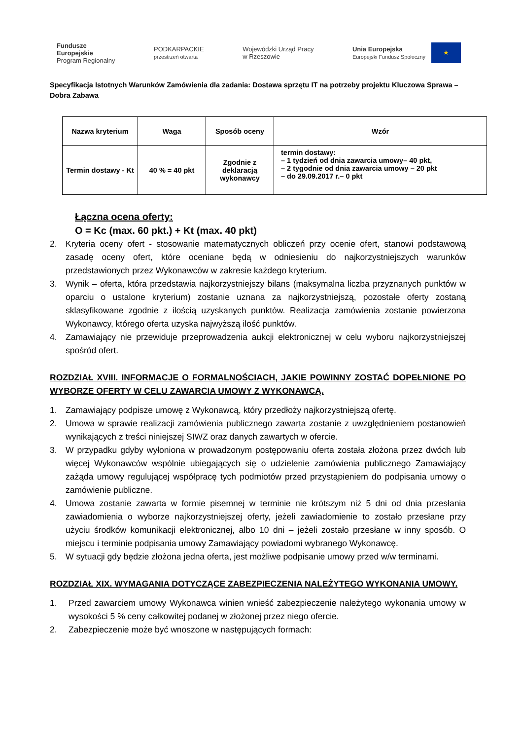Fundusze
Europejskie
Program Regionalny
PODKARPACKIE
przestrzeń otwarta
Wojewódzki Urząd Pracy
w Rzeszowie
Unia Europejska
Europejski Fundusz Społeczny ★
Specyfikacja Istotnych Warunków Zamówienia dla zadania: Dostawa sprzętu IT na potrzeby projektu Kluczowa Sprawa – Dobra Zabawa
| Nazwa kryterium | Waga | Sposób oceny | Wzór |
| --- | --- | --- | --- |
| Termin dostawy - Kt | 40 % = 40 pkt | Zgodnie z deklaracją wykonawcy | termin dostawy: – 1 tydzień od dnia zawarcia umowy– 40 pkt, – 2 tygodnie od dnia zawarcia umowy – 20 pkt – do 29.09.2017 r.– 0 pkt |
Łączna ocena oferty:
O = Kc (max. 60 pkt.) + Kt (max. 40 pkt)
2. Kryteria oceny ofert - stosowanie matematycznych obliczeń przy ocenie ofert, stanowi podstawową zasadę oceny ofert, które oceniane będą w odniesieniu do najkorzystniejszych warunków przedstawionych przez Wykonawców w zakresie każdego kryterium.
3. Wynik – oferta, która przedstawia najkorzystniejszy bilans (maksymalna liczba przyznanych punktów w oparciu o ustalone kryterium) zostanie uznana za najkorzystniejszą, pozostałe oferty zostaną sklasyfikowane zgodnie z ilością uzyskanych punktów. Realizacja zamówienia zostanie powierzona Wykonawcy, którego oferta uzyska najwyższą ilość punktów.
4. Zamawiający nie przewiduje przeprowadzenia aukcji elektronicznej w celu wyboru najkorzystniejszej spośród ofert.
ROZDZIAŁ XVIII. INFORMACJE O FORMALNOŚCIACH, JAKIE POWINNY ZOSTAĆ DOPEŁNIONE PO WYBORZE OFERTY W CELU ZAWARCIA UMOWY Z WYKONAWCĄ.
1. Zamawiający podpisze umowę z Wykonawcą, który przedłoży najkorzystniejszą ofertę.
2. Umowa w sprawie realizacji zamówienia publicznego zawarta zostanie z uwzględnieniem postanowień wynikających z treści niniejszej SIWZ oraz danych zawartych w ofercie.
3. W przypadku gdyby wyłoniona w prowadzonym postępowaniu oferta została złożona przez dwóch lub więcej Wykonawców wspólnie ubiegających się o udzielenie zamówienia publicznego Zamawiający zażąda umowy regulującej współpracę tych podmiotów przed przystąpieniem do podpisania umowy o zamówienie publiczne.
4. Umowa zostanie zawarta w formie pisemnej w terminie nie krótszym niż 5 dni od dnia przesłania zawiadomienia o wyborze najkorzystniejszej oferty, jeżeli zawiadomienie to zostało przesłane przy użyciu środków komunikacji elektronicznej, albo 10 dni – jeżeli zostało przesłane w inny sposób. O miejscu i terminie podpisania umowy Zamawiający powiadomi wybranego Wykonawcę.
5. W sytuacji gdy będzie złożona jedna oferta, jest możliwe podpisanie umowy przed w/w terminami.
ROZDZIAŁ XIX. WYMAGANIA DOTYCZĄCE ZABEZPIECZENIA NALEŻYTEGO WYKONANIA UMOWY.
1. Przed zawarciem umowy Wykonawca winien wnieść zabezpieczenie należytego wykonania umowy w wysokości 5 % ceny całkowitej podanej w złożonej przez niego ofercie.
2. Zabezpieczenie może być wnoszone w następujących formach: